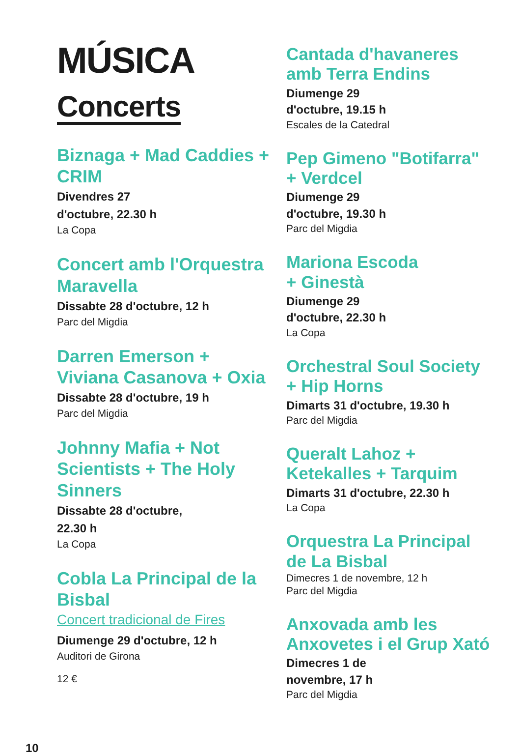MÚSICA
Concerts
Biznaga + Mad Caddies + CRIM
Divendres 27
d'octubre, 22.30 h
La Copa
Concert amb l'Orquestra Maravella
Dissabte 28 d'octubre, 12 h
Parc del Migdia
Darren Emerson + Viviana Casanova + Oxia
Dissabte 28 d'octubre, 19 h
Parc del Migdia
Johnny Mafia + Not Scientists + The Holy Sinners
Dissabte 28 d'octubre,
22.30 h
La Copa
Cobla La Principal de la Bisbal
Concert tradicional de Fires
Diumenge 29 d'octubre, 12 h
Auditori de Girona
12 €
Cantada d'havaneres amb Terra Endins
Diumenge 29
d'octubre, 19.15 h
Escales de la Catedral
Pep Gimeno "Botifarra" + Verdcel
Diumenge 29
d'octubre, 19.30 h
Parc del Migdia
Mariona Escoda
+ Ginestà
Diumenge 29
d'octubre, 22.30 h
La Copa
Orchestral Soul Society + Hip Horns
Dimarts 31 d'octubre, 19.30 h
Parc del Migdia
Queralt Lahoz + Ketekalles + Tarquim
Dimarts 31 d'octubre, 22.30 h
La Copa
Orquestra La Principal de La Bisbal
Dimecres 1 de novembre, 12 h
Parc del Migdia
Anxovada amb les Anxovetes i el Grup Xató
Dimecres 1 de
novembre, 17 h
Parc del Migdia
10